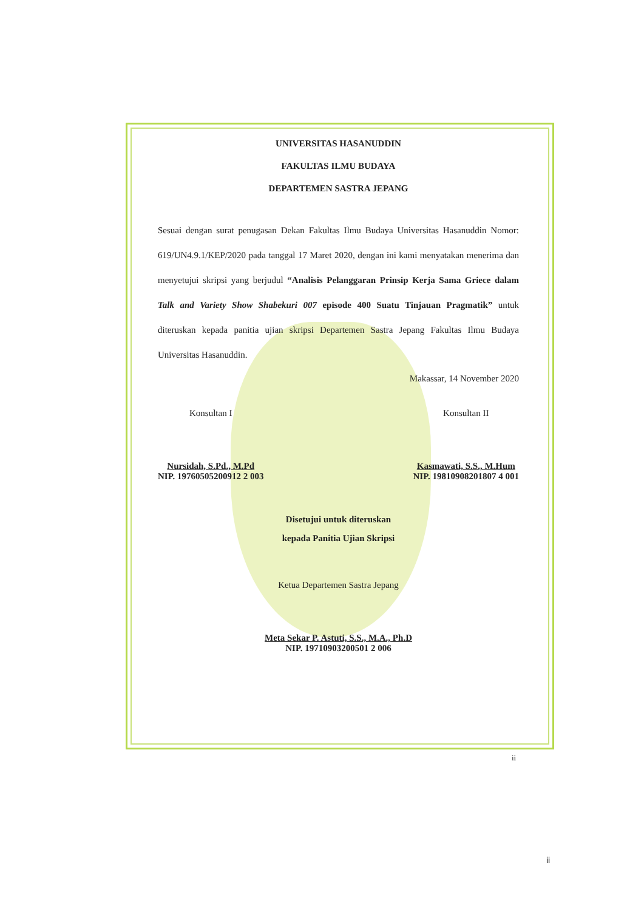UNIVERSITAS HASANUDDIN
FAKULTAS ILMU BUDAYA
DEPARTEMEN SASTRA JEPANG
Sesuai dengan surat penugasan Dekan Fakultas Ilmu Budaya Universitas Hasanuddin Nomor: 619/UN4.9.1/KEP/2020 pada tanggal 17 Maret 2020, dengan ini kami menyatakan menerima dan menyetujui skripsi yang berjudul “Analisis Pelanggaran Prinsip Kerja Sama Griece dalam Talk and Variety Show Shabekuri 007 episode 400 Suatu Tinjauan Pragmatik” untuk diteruskan kepada panitia ujian skripsi Departemen Sastra Jepang Fakultas Ilmu Budaya Universitas Hasanuddin.
Makassar, 14 November 2020
Konsultan I
Nursidah, S.Pd., M.Pd
NIP. 19760505200912 2 003
Konsultan II
Kasmawati, S.S., M.Hum
NIP. 19810908201807 4 001
Disetujui untuk diteruskan
kepada Panitia Ujian Skripsi
Ketua Departemen Sastra Jepang
Meta Sekar P. Astuti, S.S., M.A., Ph.D
NIP. 19710903200501 2 006
ii
ii